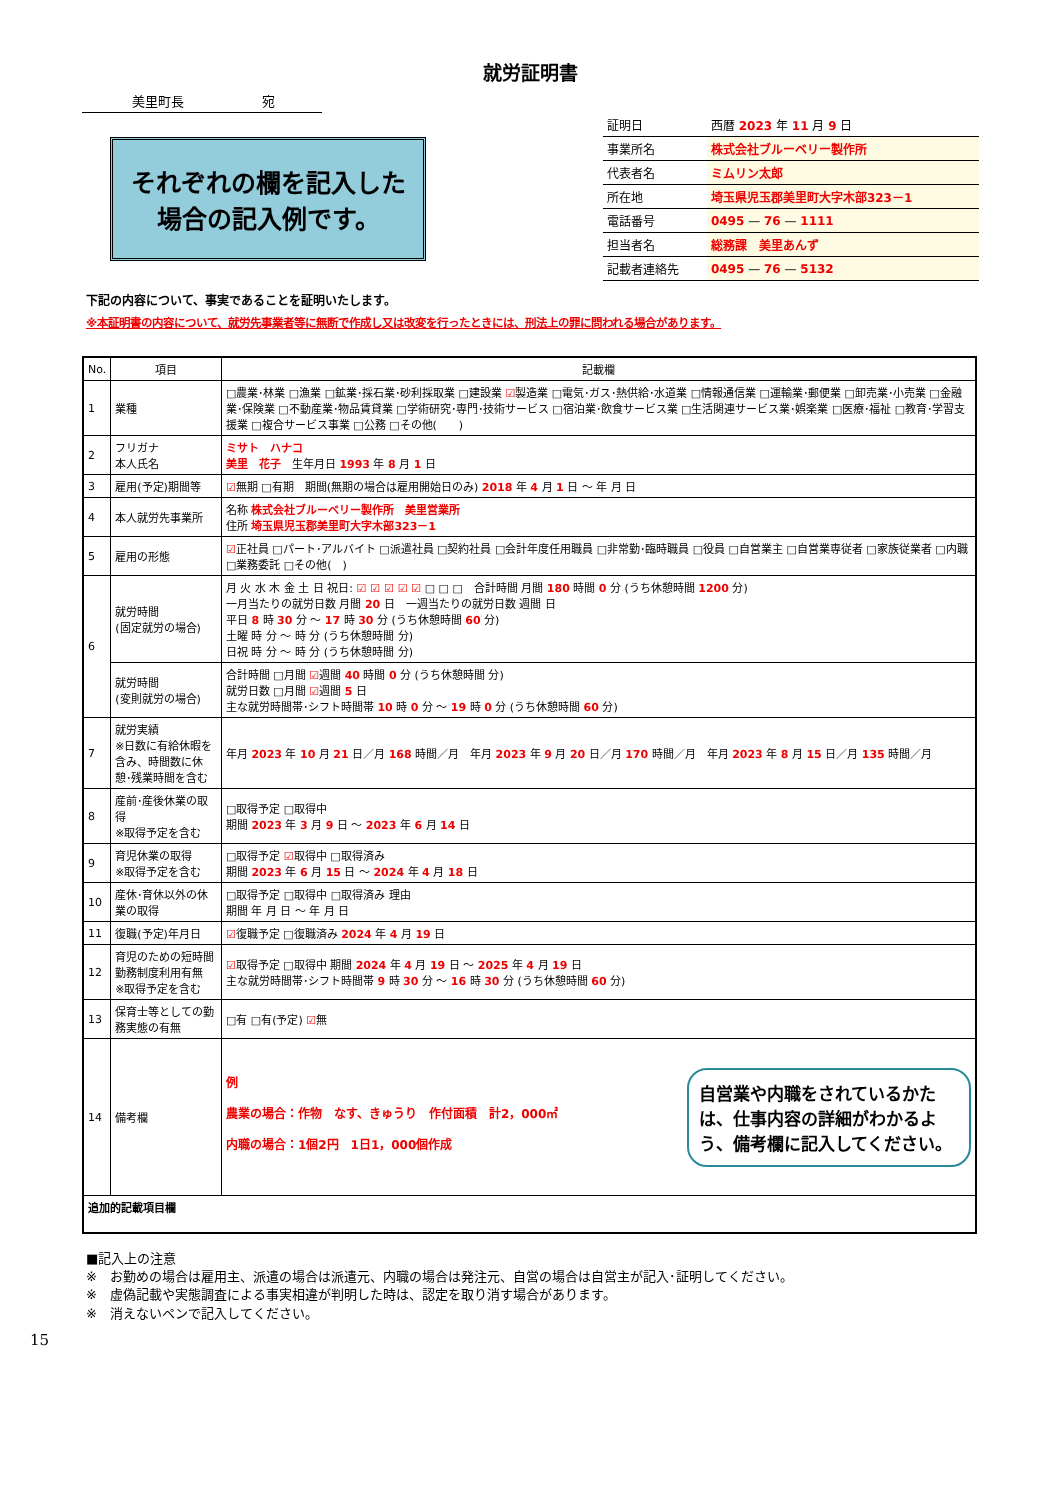就労証明書
美里町長　　　　　　宛
それぞれの欄を記入した
場合の記入例です。
| 証明日 | 西暦 2023 年 11 月 9 日 |
| 事業所名 | 株式会社ブルーベリー製作所 |
| 代表者名 | ミムリン太郎 |
| 所在地 | 埼玉県児玉郡美里町大字木部323－1 |
| 電話番号 | 0495 — 76 — 1111 |
| 担当者名 | 総務課 美里あんず |
| 記載者連絡先 | 0495 — 76 — 5132 |
下記の内容について、事実であることを証明いたします。
※本証明書の内容について、就労先事業者等に無断で作成し又は改変を行ったときには、刑法上の罪に問われる場合があります。
| No. | 項目 | 記載欄 |
| --- | --- | --- |
| 1 | 業種 | □農業･林業 □漁業 □鉱業･採石業･砂利採取業 □建設業 ☑ 製造業 □電気･ガス･熱供給･水道業 □情報通信業 □運輸業･郵便業 □卸売業･小売業 □金融業･保険業 □不動産業･物品賃貸業 □学術研究･専門･技術サービス □宿泊業･飲食サービス業 □生活関連サービス業･娯楽業 □医療･福祉 □教育･学習支援業 □複合サービス事業 □公務 □その他( ) |
| 2 | フリガナ 本人氏名 | ミサト ハナコ 美里 花子 生年月日 1993 年 8 月 1 日 |
| 3 | 雇用(予定)期間等 | ☑ 無期 □有期 期間(無期の場合は雇用開始日のみ) 2018 年 4 月 1 日 ～ 年 月 日 |
| 4 | 本人就労先事業所 | 名称 株式会社ブルーベリー製作所 美里営業所 住所 埼玉県児玉郡美里町大字木部323－1 |
| 5 | 雇用の形態 | ☑ 正社員 □パート･アルバイト □派遣社員 □契約社員 □会計年度任用職員 □非常勤･臨時職員 □役員 □自営業主 □自営業専従者 □家族従業者 □内職 □業務委託 □その他( ) |
| 6 | 就労時間 (固定就労の場合) | 月 火 水 木 金 土 日 祝日: ☑ ☑ ☑ ☑ ☑ □ □ □ 合計時間 月間 180 時間 0 分 (うち休憩時間 1200 分) 一月当たりの就労日数 月間 20 日 一週当たりの就労日数 週間 日 平日 8 時 30 分 ～ 17 時 30 分 (うち休憩時間 60 分) 土曜 時 分 ～ 時 分 (うち休憩時間 分) 日祝 時 分 ～ 時 分 (うち休憩時間 分) |
| | 就労時間 (変則就労の場合) | 合計時間 □月間 ☑ 週間 40 時間 0 分 (うち休憩時間 分) 就労日数 □月間 ☑ 週間 5 日 主な就労時間帯･シフト時間帯 10 時 0 分 ～ 19 時 0 分 (うち休憩時間 60 分) |
| 7 | 就労実績 ※日数に有給休暇を含み、時間数に休憩･残業時間を含む | 年月 2023 年 10 月 21 日／月 168 時間／月 年月 2023 年 9 月 20 日／月 170 時間／月 年月 2023 年 8 月 15 日／月 135 時間／月 |
| 8 | 産前･産後休業の取得 ※取得予定を含む | □取得予定 □取得中 期間 2023 年 3 月 9 日 ～ 2023 年 6 月 14 日 |
| 9 | 育児休業の取得 ※取得予定を含む | □取得予定 ☑ 取得中 □取得済み 期間 2023 年 6 月 15 日 ～ 2024 年 4 月 18 日 |
| 10 | 産休･育休以外の休業の取得 | □取得予定 □取得中 □取得済み 理由 期間 年 月 日 ～ 年 月 日 |
| 11 | 復職(予定)年月日 | ☑ 復職予定 □復職済み 2024 年 4 月 19 日 |
| 12 | 育児のための短時間勤務制度利用有無 ※取得予定を含む | ☑ 取得予定 □取得中 期間 2024 年 4 月 19 日 ～ 2025 年 4 月 19 日 主な就労時間帯･シフト時間帯 9 時 30 分 ～ 16 時 30 分 (うち休憩時間 60 分) |
| 13 | 保育士等としての勤務実態の有無 | □有 □有(予定) ☑ 無 |
| 14 | 備考欄 | 例 農業の場合：作物 なす、きゅうり 作付面積 計2，000㎡ 内職の場合：1個2円 1日1，000個作成 自営業や内職をされているかたは、仕事内容の詳細がわかるよう、備考欄に記入してください。 |
| 追加的記載項目欄 | | |
■記入上の注意
※　お勤めの場合は雇用主、派遣の場合は派遣元、内職の場合は発注元、自営の場合は自営主が記入･証明してください。
※　虚偽記載や実態調査による事実相違が判明した時は、認定を取り消す場合があります。
※　消えないペンで記入してください。
15